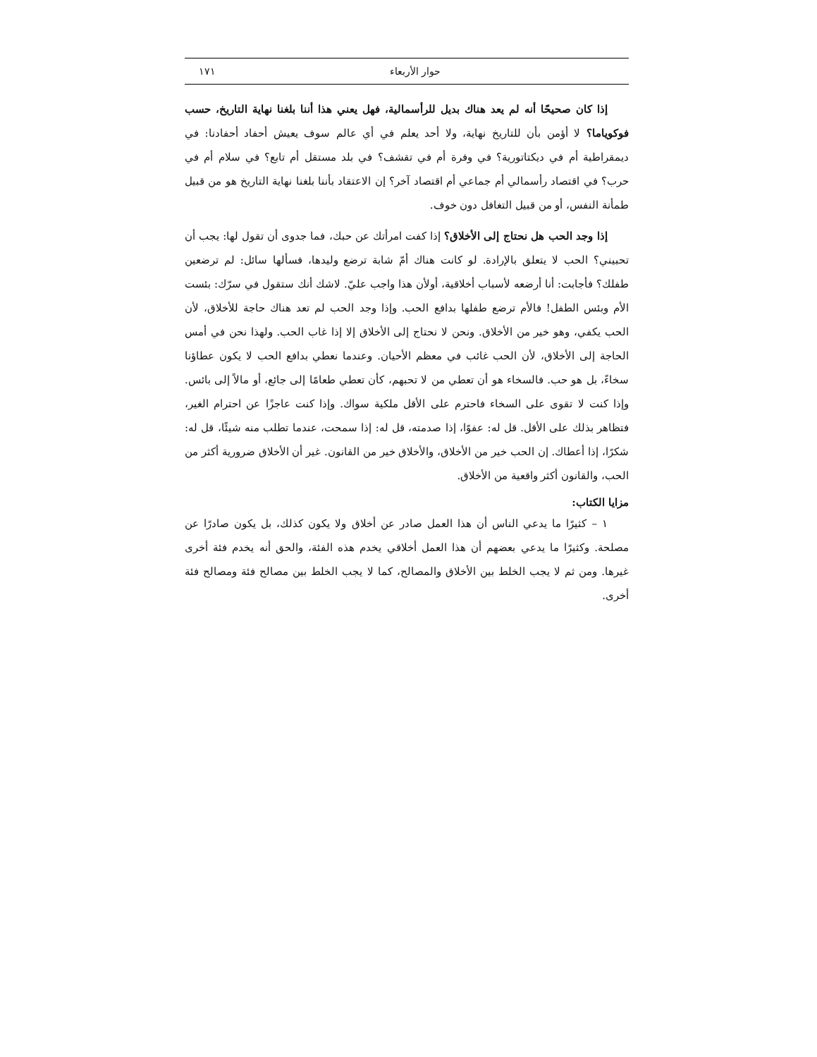حوار الأربعاء ١٧١
إذا كان صحيحًا أنه لم يعد هناك بديل للرأسمالية، فهل يعني هذا أننا بلغنا نهاية التاريخ، حسب فوكوياما؟ لا أؤمن بأن للتاريخ نهاية، ولا أحد يعلم في أي عالم سوف يعيش أحفاد أحفادنا: في ديمقراطية أم في ديكتاتورية؟ في وفرة أم في تقشف؟ في بلد مستقل أم تابع؟ في سلام أم في حرب؟ في اقتصاد رأسمالي أم جماعي أم اقتصاد آخر؟ إن الاعتقاد بأننا بلغنا نهاية التاريخ هو من قبيل طمأنة النفس، أو من قبيل التغافل دون خوف.
إذا وجد الحب هل نحتاج إلى الأخلاق؟ إذا كفت امرأتك عن حبك، فما جدوى أن تقول لها: يجب أن تحبيني؟ الحب لا يتعلق بالإرادة. لو كانت هناك أمّ شابة ترضع وليدها، فسألها سائل: لم ترضعين طفلك؟ فأجابت: أنا أرضعه لأسباب أخلاقية، أولأن هذا واجب عليّ. لاشك أنك ستقول في سرّك: بئست الأم وبئس الطفل! فالأم ترضع طفلها بدافع الحب. وإذا وجد الحب لم تعد هناك حاجة للأخلاق، لأن الحب يكفي، وهو خير من الأخلاق. ونحن لا نحتاج إلى الأخلاق إلا إذا غاب الحب. ولهذا نحن في أمس الحاجة إلى الأخلاق، لأن الحب غائب في معظم الأحيان. وعندما نعطي بدافع الحب لا يكون عطاؤنا سخاءً، بل هو حب. فالسخاء هو أن تعطي من لا تحبهم، كأن تعطي طعامًا إلى جائع، أو مالاً إلى بائس. وإذا كنت لا تقوى على السخاء فاحترم على الأقل ملكية سواك. وإذا كنت عاجزًا عن احترام الغير، فتظاهر بذلك على الأقل. قل له: عفوًا، إذا صدمته، قل له: إذا سمحت، عندما تطلب منه شيئًا، قل له: شكرًا، إذا أعطاك. إن الحب خير من الأخلاق، والأخلاق خير من القانون. غير أن الأخلاق ضرورية أكثر من الحب، والقانون أكثر واقعية من الأخلاق.
مزايا الكتاب:
١ – كثيرًا ما يدعي الناس أن هذا العمل صادر عن أخلاق ولا يكون كذلك، بل يكون صادرًا عن مصلحة. وكثيرًا ما يدعي بعضهم أن هذا العمل أخلاقي يخدم هذه الفئة، والحق أنه يخدم فئة أخرى غيرها. ومن ثم لا يجب الخلط بين الأخلاق والمصالح، كما لا يجب الخلط بين مصالح فئة ومصالح فئة أخرى.